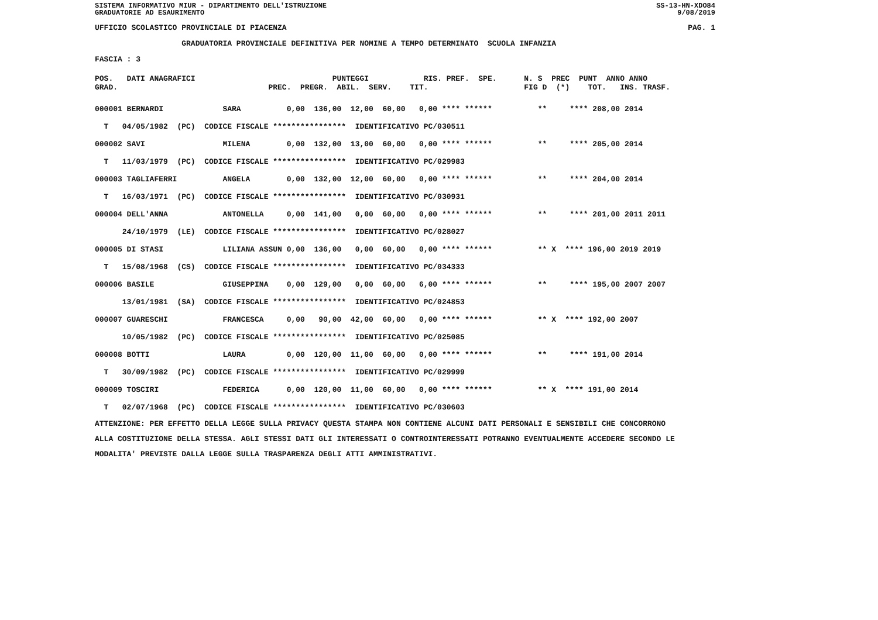SISTEMA INFORMATIVO MIUR - DIPARTIMENTO DELL'ISTRUZIONE
GRADUATORIE AD ESAURIMENTO
SS-13-HN-XDO84
9/08/2019
UFFICIO SCOLASTICO PROVINCIALE DI PIACENZA
PAG. 1
                   GRADUATORIA PROVINCIALE DEFINITIVA PER NOMINE A TEMPO DETERMINATO  SCUOLA INFANZIA
FASCIA : 3
POS.   DATI ANAGRAFICI                              PUNTEGGI            RIS. PREF.  SPE.      N. S  PREC  PUNT  ANNO ANNO
GRAD.                                 PREC.  PREGR.  ABIL.  SERV.    TIT.                     FIG D  (*)    TOT.   INS. TRASF.
000001 BERNARDI             SARA          0,00  136,00  12,00  60,00   0,00 **** ******          **     **** 208,00 2014
  T   04/05/1982  (PC)  CODICE FISCALE ****************  IDENTIFICATIVO PC/030511
000002 SAVI                 MILENA        0,00  132,00  13,00  60,00   0,00 **** ******          **     **** 205,00 2014
  T   11/03/1979  (PC)  CODICE FISCALE ****************  IDENTIFICATIVO PC/029983
000003 TAGLIAFERRI          ANGELA        0,00  132,00  12,00  60,00   0,00 **** ******          **     **** 204,00 2014
  T   16/03/1971  (PC)  CODICE FISCALE ****************  IDENTIFICATIVO PC/030931
000004 DELL'ANNA            ANTONELLA     0,00  141,00   0,00  60,00   0,00 **** ******          **     **** 201,00 2011 2011
      24/10/1979  (LE)  CODICE FISCALE ****************  IDENTIFICATIVO PC/028027
000005 DI STASI             LILIANA ASSUN 0,00  136,00   0,00  60,00   0,00 **** ******          ** X  **** 196,00 2019 2019
  T   15/08/1968  (CS)  CODICE FISCALE ****************  IDENTIFICATIVO PC/034333
000006 BASILE               GIUSEPPINA    0,00  129,00   0,00  60,00   6,00 **** ******          **     **** 195,00 2007 2007
      13/01/1981  (SA)  CODICE FISCALE ****************  IDENTIFICATIVO PC/024853
000007 GUARESCHI            FRANCESCA     0,00   90,00  42,00  60,00   0,00 **** ******          ** X  **** 192,00 2007
      10/05/1982  (PC)  CODICE FISCALE ****************  IDENTIFICATIVO PC/025085
000008 BOTTI                LAURA         0,00  120,00  11,00  60,00   0,00 **** ******          **     **** 191,00 2014
  T   30/09/1982  (PC)  CODICE FISCALE ****************  IDENTIFICATIVO PC/029999
000009 TOSCIRI              FEDERICA      0,00  120,00  11,00  60,00   0,00 **** ******          ** X  **** 191,00 2014
  T   02/07/1968  (PC)  CODICE FISCALE ****************  IDENTIFICATIVO PC/030603
ATTENZIONE: PER EFFETTO DELLA LEGGE SULLA PRIVACY QUESTA STAMPA NON CONTIENE ALCUNI DATI PERSONALI E SENSIBILI CHE CONCORRONO
ALLA COSTITUZIONE DELLA STESSA. AGLI STESSI DATI GLI INTERESSATI O CONTROINTERESSATI POTRANNO EVENTUALMENTE ACCEDERE SECONDO LE
MODALITA' PREVISTE DALLA LEGGE SULLA TRASPARENZA DEGLI ATTI AMMINISTRATIVI.